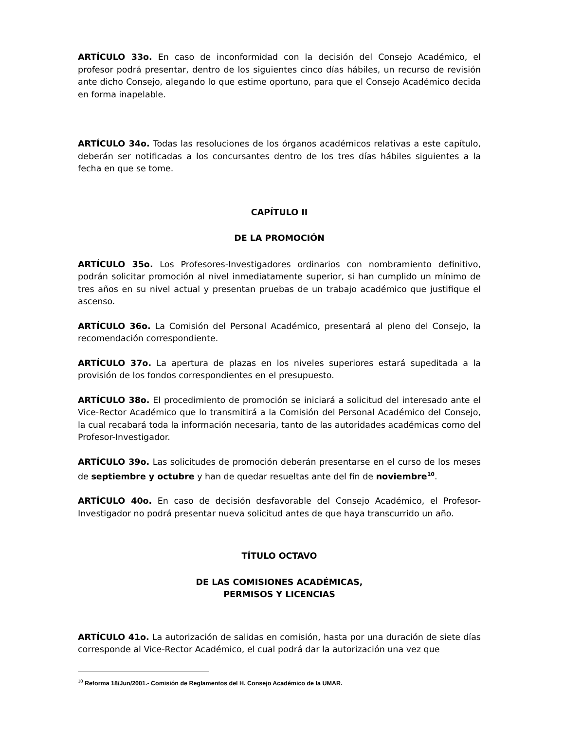ARTÍCULO 33o. En caso de inconformidad con la decisión del Consejo Académico, el profesor podrá presentar, dentro de los siguientes cinco días hábiles, un recurso de revisión ante dicho Consejo, alegando lo que estime oportuno, para que el Consejo Académico decida en forma inapelable.
ARTÍCULO 34o. Todas las resoluciones de los órganos académicos relativas a este capítulo, deberán ser notificadas a los concursantes dentro de los tres días hábiles siguientes a la fecha en que se tome.
CAPÍTULO II
DE LA PROMOCIÓN
ARTÍCULO 35o. Los Profesores-Investigadores ordinarios con nombramiento definitivo, podrán solicitar promoción al nivel inmediatamente superior, si han cumplido un mínimo de tres años en su nivel actual y presentan pruebas de un trabajo académico que justifique el ascenso.
ARTÍCULO 36o. La Comisión del Personal Académico, presentará al pleno del Consejo, la recomendación correspondiente.
ARTÍCULO 37o. La apertura de plazas en los niveles superiores estará supeditada a la provisión de los fondos correspondientes en el presupuesto.
ARTÍCULO 38o. El procedimiento de promoción se iniciará a solicitud del interesado ante el Vice-Rector Académico que lo transmitirá a la Comisión del Personal Académico del Consejo, la cual recabará toda la información necesaria, tanto de las autoridades académicas como del Profesor-Investigador.
ARTÍCULO 39o. Las solicitudes de promoción deberán presentarse en el curso de los meses de septiembre y octubre y han de quedar resueltas ante del fin de noviembre<sup>10</sup>.
ARTÍCULO 40o. En caso de decisión desfavorable del Consejo Académico, el Profesor-Investigador no podrá presentar nueva solicitud antes de que haya transcurrido un año.
TÍTULO OCTAVO
DE LAS COMISIONES ACADÉMICAS,
PERMISOS Y LICENCIAS
ARTÍCULO 41o. La autorización de salidas en comisión, hasta por una duración de siete días corresponde al Vice-Rector Académico, el cual podrá dar la autorización una vez que
<sup>10</sup> Reforma 18/Jun/2001.- Comisión de Reglamentos del H. Consejo Académico de la UMAR.